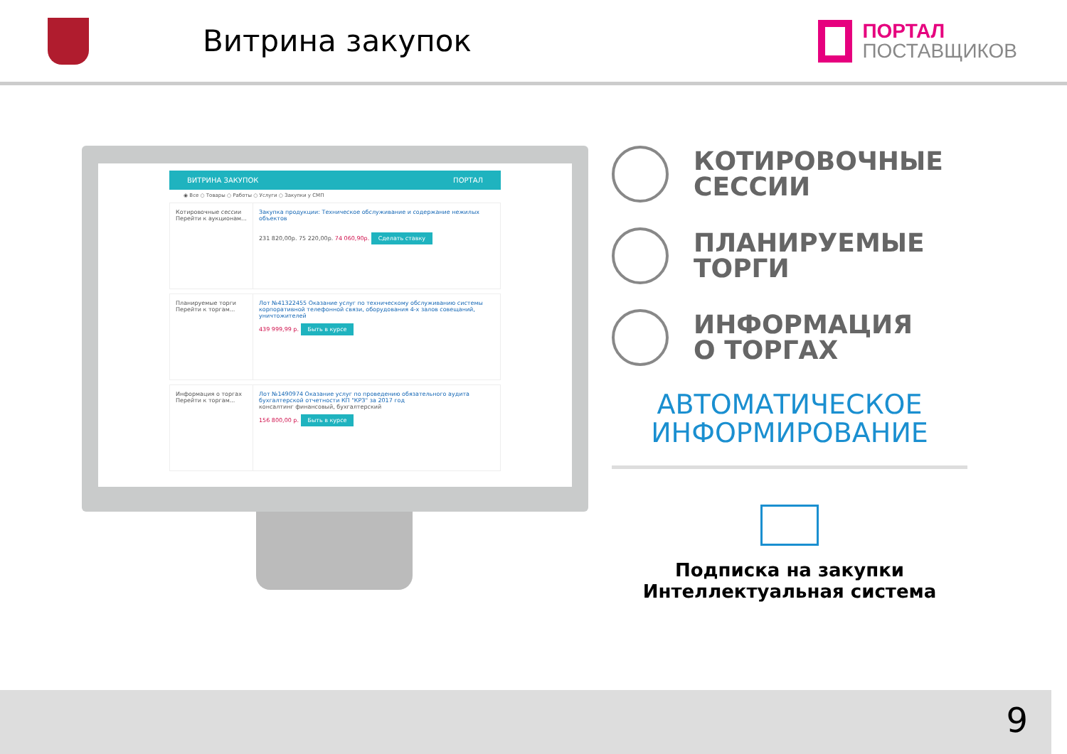Витрина закупок
ПОРТАЛ
ПОСТАВЩИКОВ
ВИТРИНА ЗАКУПОК ПОРТАЛ
◉ Все ○ Товары ○ Работы ○ Услуги ○ Закупки у СМП
Котировочные сессии
Перейти к аукционам...
Закупка продукции: Техническое обслуживание и содержание нежилых объектов
231 820,00р. 75 220,00р. 74 060,90р. Сделать ставку
Планируемые торги
Перейти к торгам...
Лот №41322455 Оказание услуг по техническому обслуживанию системы корпоративной телефонной связи, оборудования 4-х залов совещаний, уничтожителей
439 999,99 р. Быть в курсе
Информация о торгах
Перейти к торгам...
Лот №1490974 Оказание услуг по проведению обязательного аудита бухгалтерской отчетности КП "КРЗ" за 2017 год
консалтинг финансовый, бухгалтерский
156 800,00 р. Быть в курсе
КОТИРОВОЧНЫЕ
СЕССИИ
ПЛАНИРУЕМЫЕ
ТОРГИ
ИНФОРМАЦИЯ
О ТОРГАХ
АВТОМАТИЧЕСКОЕ
ИНФОРМИРОВАНИЕ
Подписка на закупки
Интеллектуальная система
9